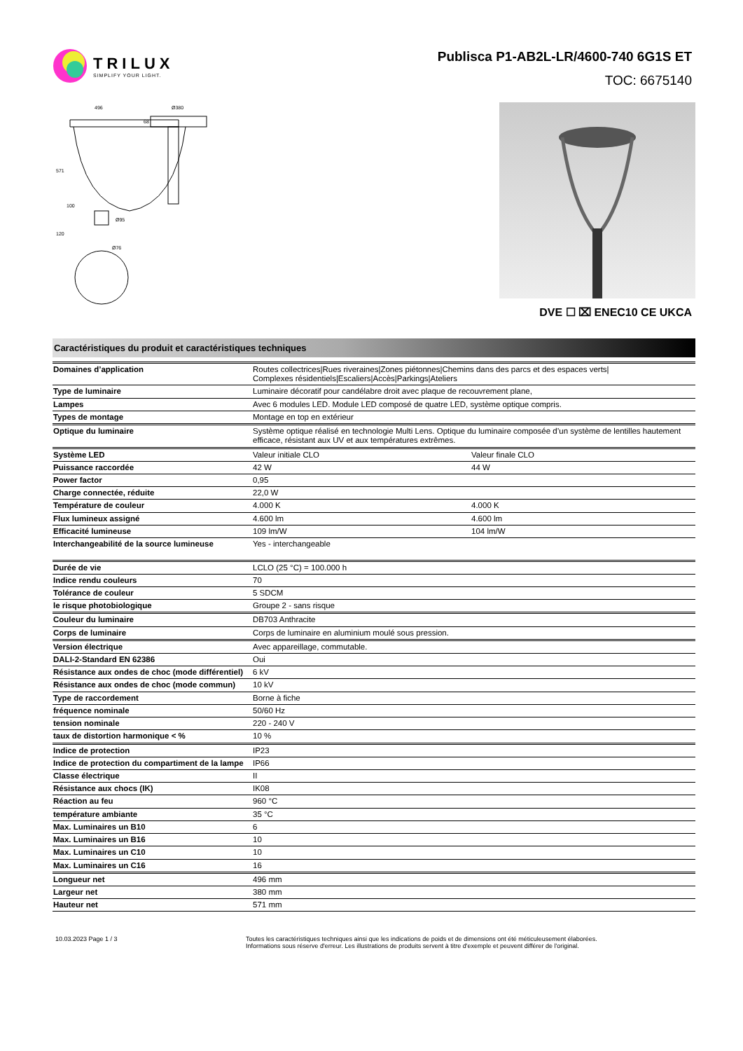TRILUX
SIMPLIFY YOUR LIGHT.
Publisca P1-AB2L-LR/4600-740 6G1S ET
TOC: 6675140
496
Ø380
Ø95
Ø76
571
120
100
68
DVE ☐ ⌧ ENEC10 CE UKCA
Caractéristiques du produit et caractéristiques techniques
| Domaines d’application | Routes collectrices/Rues riveraines/Zones piétonnes/Chemins dans des parcs et des espaces verts/ Complexes résidentiels/Escaliers/Accès/Parkings/Ateliers | |
| Type de luminaire | Luminaire décoratif pour candélabre droit avec plaque de recouvrement plane, | |
| Lampes | Avec 6 modules LED. Module LED composé de quatre LED, système optique compris. | |
| Types de montage | Montage en top en extérieur | |
| Optique du luminaire | Système optique réalisé en technologie Multi Lens. Optique du luminaire composée d’un système de lentilles hautement efficace, résistant aux UV et aux températures extrêmes. | |
| Système LED | Valeur initiale CLO | Valeur finale CLO |
| Puissance raccordée | 42 W | 44 W |
| Power factor | 0,95 | |
| Charge connectée, réduite | 22,0 W | |
| Température de couleur | 4.000 K | 4.000 K |
| Flux lumineux assigné | 4.600 lm | 4.600 lm |
| Efficacité lumineuse | 109 lm/W | 104 lm/W |
| Interchangeabilité de la source lumineuse | Yes - interchangeable | |
| Durée de vie | LCLO (25 °C) = 100.000 h | |
| Indice rendu couleurs | 70 | |
| Tolérance de couleur | 5 SDCM | |
| le risque photobiologique | Groupe 2 - sans risque | |
| Couleur du luminaire | DB703 Anthracite | |
| Corps de luminaire | Corps de luminaire en aluminium moulé sous pression. | |
| Version électrique | Avec appareillage, commutable. | |
| DALI-2-Standard EN 62386 | Oui | |
| Résistance aux ondes de choc (mode différentiel) | 6 kV | |
| Résistance aux ondes de choc (mode commun) | 10 kV | |
| Type de raccordement | Borne à fiche | |
| fréquence nominale | 50/60 Hz | |
| tension nominale | 220 - 240 V | |
| taux de distortion harmonique < % | 10 % | |
| Indice de protection | IP23 | |
| Indice de protection du compartiment de la lampe | IP66 | |
| Classe électrique | II | |
| Résistance aux chocs (IK) | IK08 | |
| Réaction au feu | 960 °C | |
| température ambiante | 35 °C | |
| Max. Luminaires un B10 | 6 | |
| Max. Luminaires un B16 | 10 | |
| Max. Luminaires un C10 | 10 | |
| Max. Luminaires un C16 | 16 | |
| Longueur net | 496 mm | |
| Largeur net | 380 mm | |
| Hauteur net | 571 mm | |
10.03.2023 Page 1 / 3 Toutes les caractéristiques techniques ainsi que les indications de poids et de dimensions ont été méticuleusement élaborées.
Informations sous réserve d'erreur. Les illustrations de produits servent à titre d'exemple et peuvent différer de l'original.